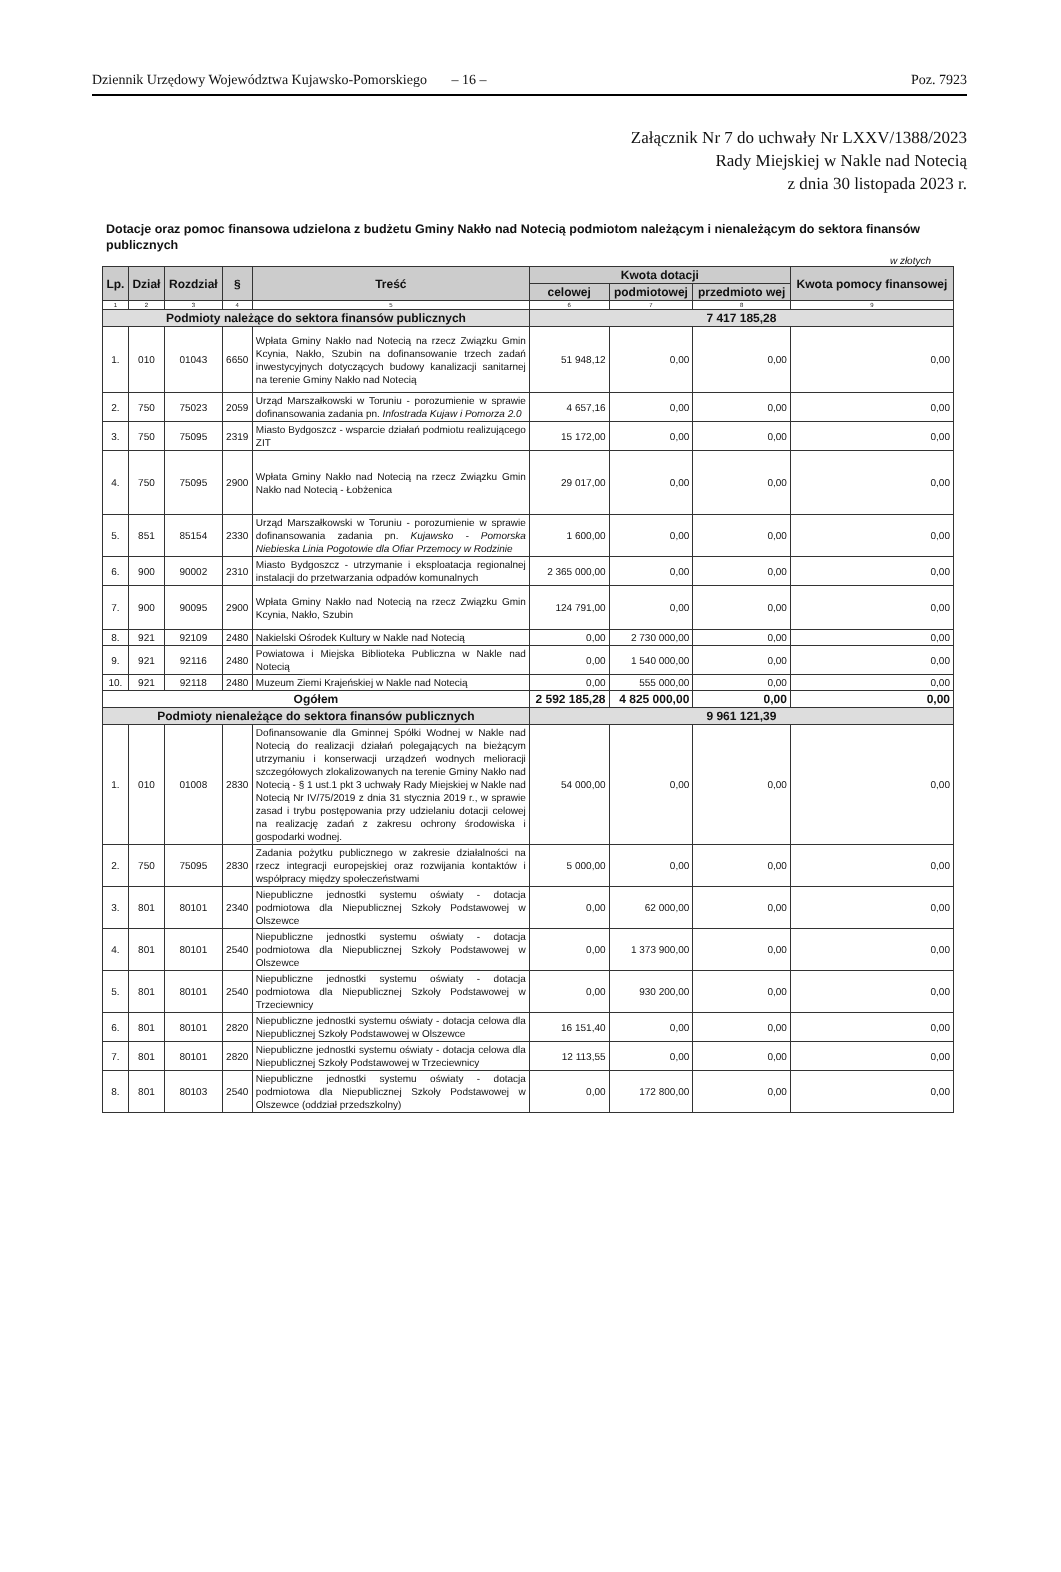Dziennik Urzędowy Województwa Kujawsko-Pomorskiego – 16 – Poz. 7923
Załącznik Nr 7 do uchwały Nr LXXV/1388/2023
Rady Miejskiej w Nakle nad Notecią
z dnia 30 listopada 2023 r.
Dotacje oraz pomoc finansowa udzielona z budżetu Gminy Nakło nad Notecią podmiotom należącym i nienależącym do sektora finansów publicznych
w złotych
| Lp. | Dział | Rozdział | § | Treść | Kwota dotacji | | | Kwota pomocy finansowej |
| --- | --- | --- | --- | --- | --- | --- | --- | --- |
| | | | | | celowej | podmiotowej | przedmioto wej | |
| 1 | 2 | 3 | 4 | 5 | 6 | 7 | 8 | 9 |
| Podmioty należące do sektora finansów publicznych | | | | | 7 417 185,28 | | | |
| 1. | 010 | 01043 | 6650 | Wpłata Gminy Nakło nad Notecią na rzecz Związku Gmin Kcynia, Nakło, Szubin na dofinansowanie trzech zadań inwestycyjnych dotyczących budowy kanalizacji sanitarnej na terenie Gminy Nakło nad Notecią | 51 948,12 | 0,00 | 0,00 | 0,00 |
| 2. | 750 | 75023 | 2059 | Urząd Marszałkowski w Toruniu - porozumienie w sprawie dofinansowania zadania pn. Infostrada Kujaw i Pomorza 2.0 | 4 657,16 | 0,00 | 0,00 | 0,00 |
| 3. | 750 | 75095 | 2319 | Miasto Bydgoszcz - wsparcie działań podmiotu realizującego ZIT | 15 172,00 | 0,00 | 0,00 | 0,00 |
| 4. | 750 | 75095 | 2900 | Wpłata Gminy Nakło nad Notecią na rzecz Związku Gmin Nakło nad Notecią - Łobżenica | 29 017,00 | 0,00 | 0,00 | 0,00 |
| 5. | 851 | 85154 | 2330 | Urząd Marszałkowski w Toruniu - porozumienie w sprawie dofinansowania zadania pn. Kujawsko - Pomorska Niebieska Linia Pogotowie dla Ofiar Przemocy w Rodzinie | 1 600,00 | 0,00 | 0,00 | 0,00 |
| 6. | 900 | 90002 | 2310 | Miasto Bydgoszcz - utrzymanie i eksploatacja regionalnej instalacji do przetwarzania odpadów komunalnych | 2 365 000,00 | 0,00 | 0,00 | 0,00 |
| 7. | 900 | 90095 | 2900 | Wpłata Gminy Nakło nad Notecią na rzecz Związku Gmin Kcynia, Nakło, Szubin | 124 791,00 | 0,00 | 0,00 | 0,00 |
| 8. | 921 | 92109 | 2480 | Nakielski Ośrodek Kultury w Nakle nad Notecią | 0,00 | 2 730 000,00 | 0,00 | 0,00 |
| 9. | 921 | 92116 | 2480 | Powiatowa i Miejska Biblioteka Publiczna w Nakle nad Notecią | 0,00 | 1 540 000,00 | 0,00 | 0,00 |
| 10. | 921 | 92118 | 2480 | Muzeum Ziemi Krajeńskiej w Nakle nad Notecią | 0,00 | 555 000,00 | 0,00 | 0,00 |
| Ogółem | | | | | 2 592 185,28 | 4 825 000,00 | 0,00 | 0,00 |
| Podmioty nienależące do sektora finansów publicznych | | | | | 9 961 121,39 | | | |
| 1. | 010 | 01008 | 2830 | Dofinansowanie dla Gminnej Spółki Wodnej w Nakle nad Notecią do realizacji działań polegających na bieżącym utrzymaniu i konserwacji urządzeń wodnych melioracji szczegółowych zlokalizowanych na terenie Gminy Nakło nad Notecią - § 1 ust.1 pkt 3 uchwały Rady Miejskiej w Nakle nad Notecią Nr IV/75/2019 z dnia 31 stycznia 2019 r., w sprawie zasad i trybu postępowania przy udzielaniu dotacji celowej na realizację zadań z zakresu ochrony środowiska i gospodarki wodnej. | 54 000,00 | 0,00 | 0,00 | 0,00 |
| 2. | 750 | 75095 | 2830 | Zadania pożytku publicznego w zakresie działalności na rzecz integracji europejskiej oraz rozwijania kontaktów i współpracy między społeczeństwami | 5 000,00 | 0,00 | 0,00 | 0,00 |
| 3. | 801 | 80101 | 2340 | Niepubliczne jednostki systemu oświaty - dotacja podmiotowa dla Niepublicznej Szkoły Podstawowej w Olszewce | 0,00 | 62 000,00 | 0,00 | 0,00 |
| 4. | 801 | 80101 | 2540 | Niepubliczne jednostki systemu oświaty - dotacja podmiotowa dla Niepublicznej Szkoły Podstawowej w Olszewce | 0,00 | 1 373 900,00 | 0,00 | 0,00 |
| 5. | 801 | 80101 | 2540 | Niepubliczne jednostki systemu oświaty - dotacja podmiotowa dla Niepublicznej Szkoły Podstawowej w Trzeciewnicy | 0,00 | 930 200,00 | 0,00 | 0,00 |
| 6. | 801 | 80101 | 2820 | Niepubliczne jednostki systemu oświaty - dotacja celowa dla Niepublicznej Szkoły Podstawowej w Olszewce | 16 151,40 | 0,00 | 0,00 | 0,00 |
| 7. | 801 | 80101 | 2820 | Niepubliczne jednostki systemu oświaty - dotacja celowa dla Niepublicznej Szkoły Podstawowej w Trzeciewnicy | 12 113,55 | 0,00 | 0,00 | 0,00 |
| 8. | 801 | 80103 | 2540 | Niepubliczne jednostki systemu oświaty - dotacja podmiotowa dla Niepublicznej Szkoły Podstawowej w Olszewce (oddział przedszkolny) | 0,00 | 172 800,00 | 0,00 | 0,00 |